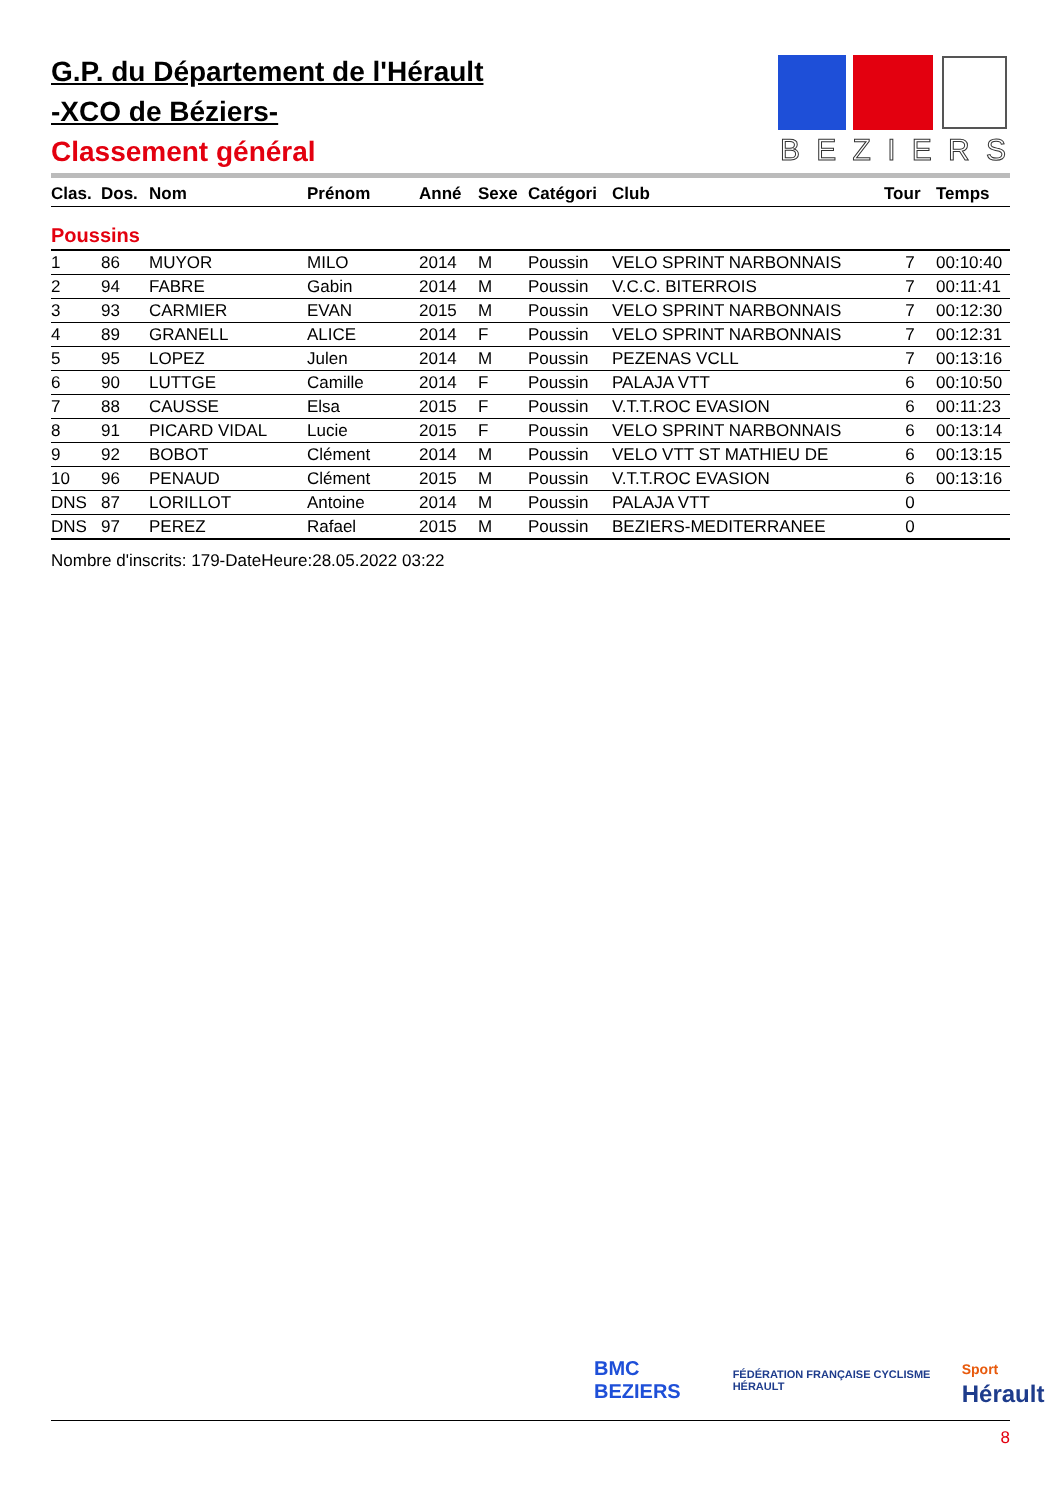G.P. du Département de l'Hérault
-XCO de Béziers-
Classement général
BEZIERS
| Clas. | Dos. | Nom | Prénom | Anné | Sexe | Catégori | Club | Tour | Temps |
| --- | --- | --- | --- | --- | --- | --- | --- | --- | --- |
| Poussins | | | | | | | | | |
| 1 | 86 | MUYOR | MILO | 2014 | M | Poussin | VELO SPRINT NARBONNAIS | 7 | 00:10:40 |
| 2 | 94 | FABRE | Gabin | 2014 | M | Poussin | V.C.C. BITERROIS | 7 | 00:11:41 |
| 3 | 93 | CARMIER | EVAN | 2015 | M | Poussin | VELO SPRINT NARBONNAIS | 7 | 00:12:30 |
| 4 | 89 | GRANELL | ALICE | 2014 | F | Poussin | VELO SPRINT NARBONNAIS | 7 | 00:12:31 |
| 5 | 95 | LOPEZ | Julen | 2014 | M | Poussin | PEZENAS VCLL | 7 | 00:13:16 |
| 6 | 90 | LUTTGE | Camille | 2014 | F | Poussin | PALAJA VTT | 6 | 00:10:50 |
| 7 | 88 | CAUSSE | Elsa | 2015 | F | Poussin | V.T.T.ROC EVASION | 6 | 00:11:23 |
| 8 | 91 | PICARD VIDAL | Lucie | 2015 | F | Poussin | VELO SPRINT NARBONNAIS | 6 | 00:13:14 |
| 9 | 92 | BOBOT | Clément | 2014 | M | Poussin | VELO VTT ST MATHIEU DE | 6 | 00:13:15 |
| 10 | 96 | PENAUD | Clément | 2015 | M | Poussin | V.T.T.ROC EVASION | 6 | 00:13:16 |
| DNS | 87 | LORILLOT | Antoine | 2014 | M | Poussin | PALAJA VTT | 0 | |
| DNS | 97 | PEREZ | Rafael | 2015 | M | Poussin | BEZIERS-MEDITERRANEE | 0 | |
Nombre d'inscrits: 179-DateHeure:28.05.2022 03:22
BMC BEZIERS FÉDÉRATION FRANÇAISE CYCLISME HÉRAULT Sport Hérault
8